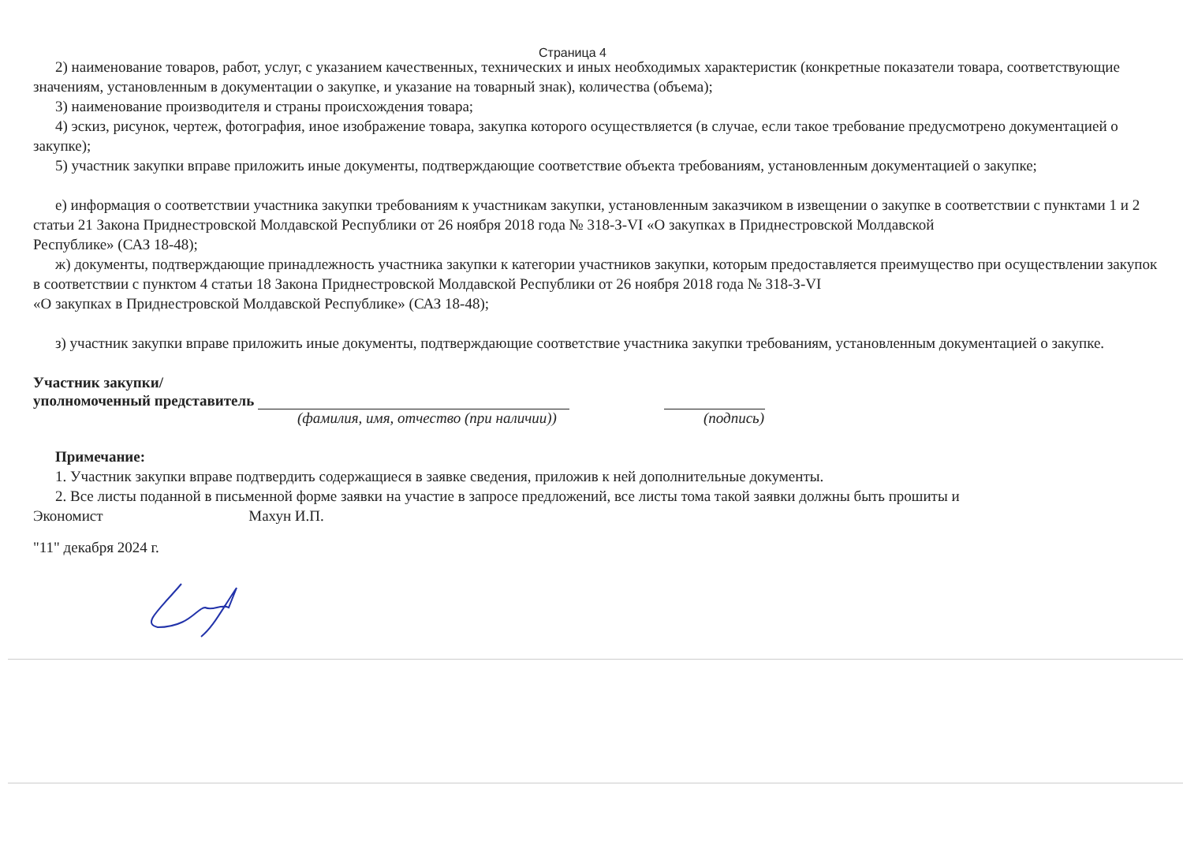Страница 4
2) наименование товаров, работ, услуг, с указанием качественных, технических и иных необходимых характеристик (конкретные показатели товара, соответствующие значениям, установленным в документации о закупке, и указание на товарный знак), количества (объема);
3) наименование производителя и страны происхождения товара;
4) эскиз, рисунок, чертеж, фотография, иное изображение товара, закупка которого осуществляется (в случае, если такое требование предусмотрено документацией о закупке);
5) участник закупки вправе приложить иные документы, подтверждающие соответствие объекта требованиям, установленным документацией о закупке;
е) информация о соответствии участника закупки требованиям к участникам закупки, установленным заказчиком в извещении о закупке в соответствии с пунктами 1 и 2 статьи 21 Закона Приднестровской Молдавской Республики от 26 ноября 2018 года № 318-З-VI «О закупках в Приднестровской Молдавской
Республике» (САЗ 18-48);
ж) документы, подтверждающие принадлежность участника закупки к категории участников закупки, которым предоставляется преимущество при осуществлении закупок в соответствии с пунктом 4 статьи 18 Закона Приднестровской Молдавской Республики от 26 ноября 2018 года № 318-З-VI
«О закупках в Приднестровской Молдавской Республике» (САЗ 18-48);
з) участник закупки вправе приложить иные документы, подтверждающие соответствие участника закупки требованиям, установленным документацией о закупке.
Участник закупки/
уполномоченный представитель
(фамилия, имя, отчество (при наличии)) (подпись)
Примечание:
1. Участник закупки вправе подтвердить содержащиеся в заявке сведения, приложив к ней дополнительные документы.
2. Все листы поданной в письменной форме заявки на участие в запросе предложений, все листы тома такой заявки должны быть прошиты и
Экономист Махун И.П.
"11" декабря 2024 г.